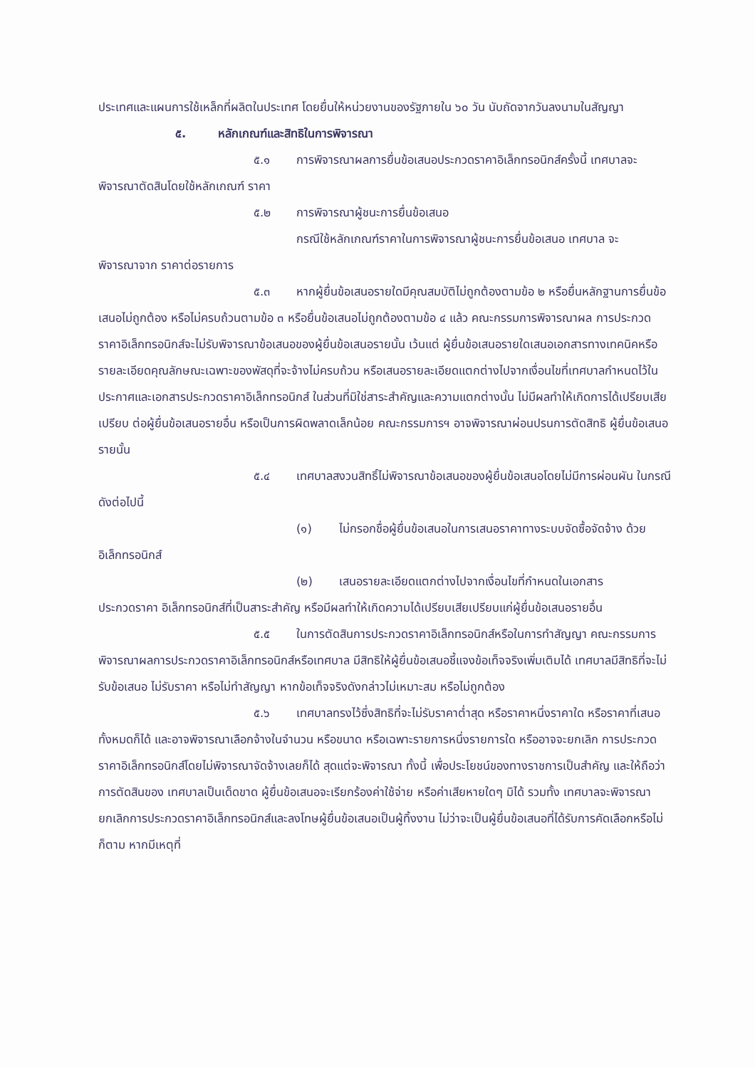ประเทศและแผนการใช้เหล็กที่ผลิตในประเทศ โดยยื่นให้หน่วยงานของรัฐภายใน ๖๐ วัน นับถัดจากวันลงนามในสัญญา
๕. หลักเกณฑ์และสิทธิในการพิจารณา
๕.๑ การพิจารณาผลการยื่นข้อเสนอประกวดราคาอิเล็กทรอนิกส์ครั้งนี้ เทศบาลจะพิจารณาตัดสินโดยใช้หลักเกณฑ์ ราคา
๕.๒ การพิจารณาผู้ชนะการยื่นข้อเสนอ
กรณีใช้หลักเกณฑ์ราคาในการพิจารณาผู้ชนะการยื่นข้อเสนอ เทศบาล จะ
พิจารณาจาก ราคาต่อรายการ
๕.๓ หากผู้ยื่นข้อเสนอรายใดมีคุณสมบัติไม่ถูกต้องตามข้อ ๒ หรือยื่นหลักฐานการยื่นข้อเสนอไม่ถูกต้อง หรือไม่ครบถ้วนตามข้อ ๓ หรือยื่นข้อเสนอไม่ถูกต้องตามข้อ ๔ แล้ว คณะกรรมการพิจารณาผล การประกวดราคาอิเล็กทรอนิกส์จะไม่รับพิจารณาข้อเสนอของผู้ยื่นข้อเสนอรายนั้น เว้นแต่ ผู้ยื่นข้อเสนอรายใดเสนอเอกสารทางเทคนิคหรือรายละเอียดคุณลักษณะเฉพาะของพัสดุที่จะจ้างไม่ครบถ้วน หรือเสนอรายละเอียดแตกต่างไปจากเงื่อนไขที่เทศบาลกำหนดไว้ในประกาศและเอกสารประกวดราคาอิเล็กทรอนิกส์ ในส่วนที่มิใช่สาระสำคัญและความแตกต่างนั้น ไม่มีผลทำให้เกิดการได้เปรียบเสียเปรียบ ต่อผู้ยื่นข้อเสนอรายอื่น หรือเป็นการผิดพลาดเล็กน้อย คณะกรรมการฯ อาจพิจารณาผ่อนปรนการตัดสิทธิ ผู้ยื่นข้อเสนอรายนั้น
๕.๔ เทศบาลสงวนสิทธิ์ไม่พิจารณาข้อเสนอของผู้ยื่นข้อเสนอโดยไม่มีการผ่อนผัน ในกรณีดังต่อไปนี้
(๑) ไม่กรอกชื่อผู้ยื่นข้อเสนอในการเสนอราคาทางระบบจัดซื้อจัดจ้าง ด้วย
อิเล็กทรอนิกส์
(๒) เสนอรายละเอียดแตกต่างไปจากเงื่อนไขที่กำหนดในเอกสาร
ประกวดราคา อิเล็กทรอนิกส์ที่เป็นสาระสำคัญ หรือมีผลทำให้เกิดความได้เปรียบเสียเปรียบแก่ผู้ยื่นข้อเสนอรายอื่น
๕.๕ ในการตัดสินการประกวดราคาอิเล็กทรอนิกส์หรือในการทำสัญญา คณะกรรมการพิจารณาผลการประกวดราคาอิเล็กทรอนิกส์หรือเทศบาล มีสิทธิให้ผู้ยื่นข้อเสนอชี้แจงข้อเท็จจริงเพิ่มเติมได้ เทศบาลมีสิทธิที่จะไม่รับข้อเสนอ ไม่รับราคา หรือไม่ทำสัญญา หากข้อเท็จจริงดังกล่าวไม่เหมาะสม หรือไม่ถูกต้อง
๕.๖ เทศบาลทรงไว้ซึ่งสิทธิที่จะไม่รับราคาต่ำสุด หรือราคาหนึ่งราคาใด หรือราคาที่เสนอทั้งหมดก็ได้ และอาจพิจารณาเลือกจ้างในจำนวน หรือขนาด หรือเฉพาะรายการหนึ่งรายการใด หรืออาจจะยกเลิก การประกวดราคาอิเล็กทรอนิกส์โดยไม่พิจารณาจัดจ้างเลยก็ได้ สุดแต่จะพิจารณา ทั้งนี้ เพื่อประโยชน์ของทางราชการเป็นสำคัญ และให้ถือว่าการตัดสินของ เทศบาลเป็นเด็ดขาด ผู้ยื่นข้อเสนอจะเรียกร้องค่าใช้จ่าย หรือค่าเสียหายใดๆ มิได้ รวมทั้ง เทศบาลจะพิจารณายกเลิกการประกวดราคาอิเล็กทรอนิกส์และลงโทษผู้ยื่นข้อเสนอเป็นผู้ทิ้งงาน ไม่ว่าจะเป็นผู้ยื่นข้อเสนอที่ได้รับการคัดเลือกหรือไม่ก็ตาม หากมีเหตุที่